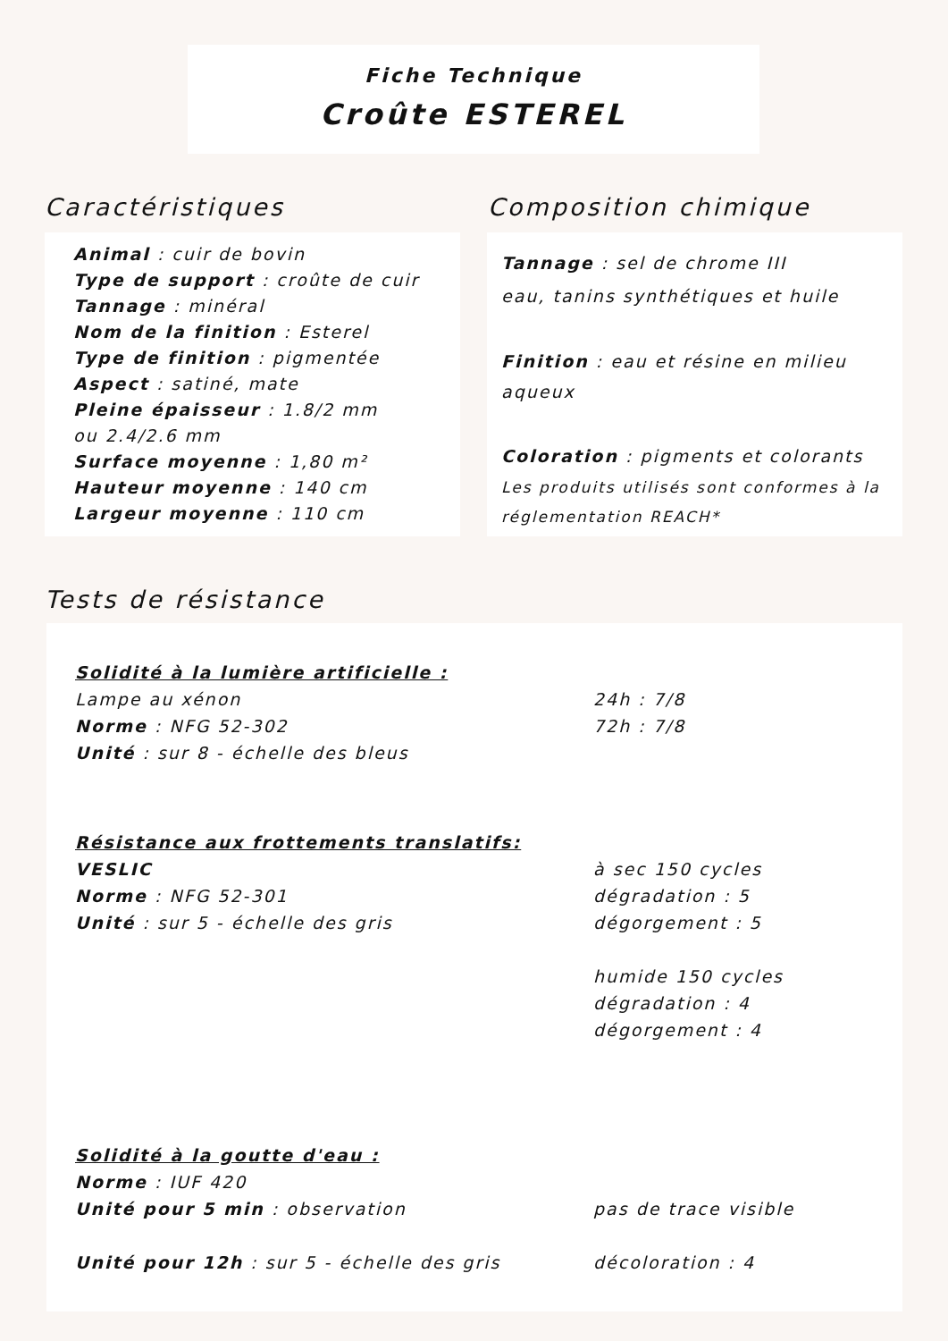Fiche Technique
Croûte ESTEREL
Caractéristiques Composition chimique
Animal : cuir de bovin
Type de support : croûte de cuir
Tannage : minéral
Nom de la finition : Esterel
Type de finition : pigmentée
Aspect : satiné, mate
Pleine épaisseur : 1.8/2 mm
ou 2.4/2.6 mm
Surface moyenne : 1,80 m²
Hauteur moyenne : 140 cm
Largeur moyenne : 110 cm
Tannage : sel de chrome III
eau, tanins synthétiques et huile
Finition : eau et résine en milieu aqueux
Coloration : pigments et colorants
Les produits utilisés sont conformes à la réglementation REACH*
Tests de résistance
Solidité à la lumière artificielle :
Lampe au xénon
Norme : NFG 52-302
Unité : sur 8 - échelle des bleus
24h : 7/8
72h : 7/8
Résistance aux frottements translatifs:
VESLIC
Norme : NFG 52-301
Unité : sur 5 - échelle des gris
à sec 150 cycles
dégradation : 5
dégorgement : 5
humide 150 cycles
dégradation : 4
dégorgement : 4
Solidité à la goutte d'eau :
Norme : IUF 420
Unité pour 5 min : observation
Unité pour 12h : sur 5 - échelle des gris
pas de trace visible
décoloration : 4